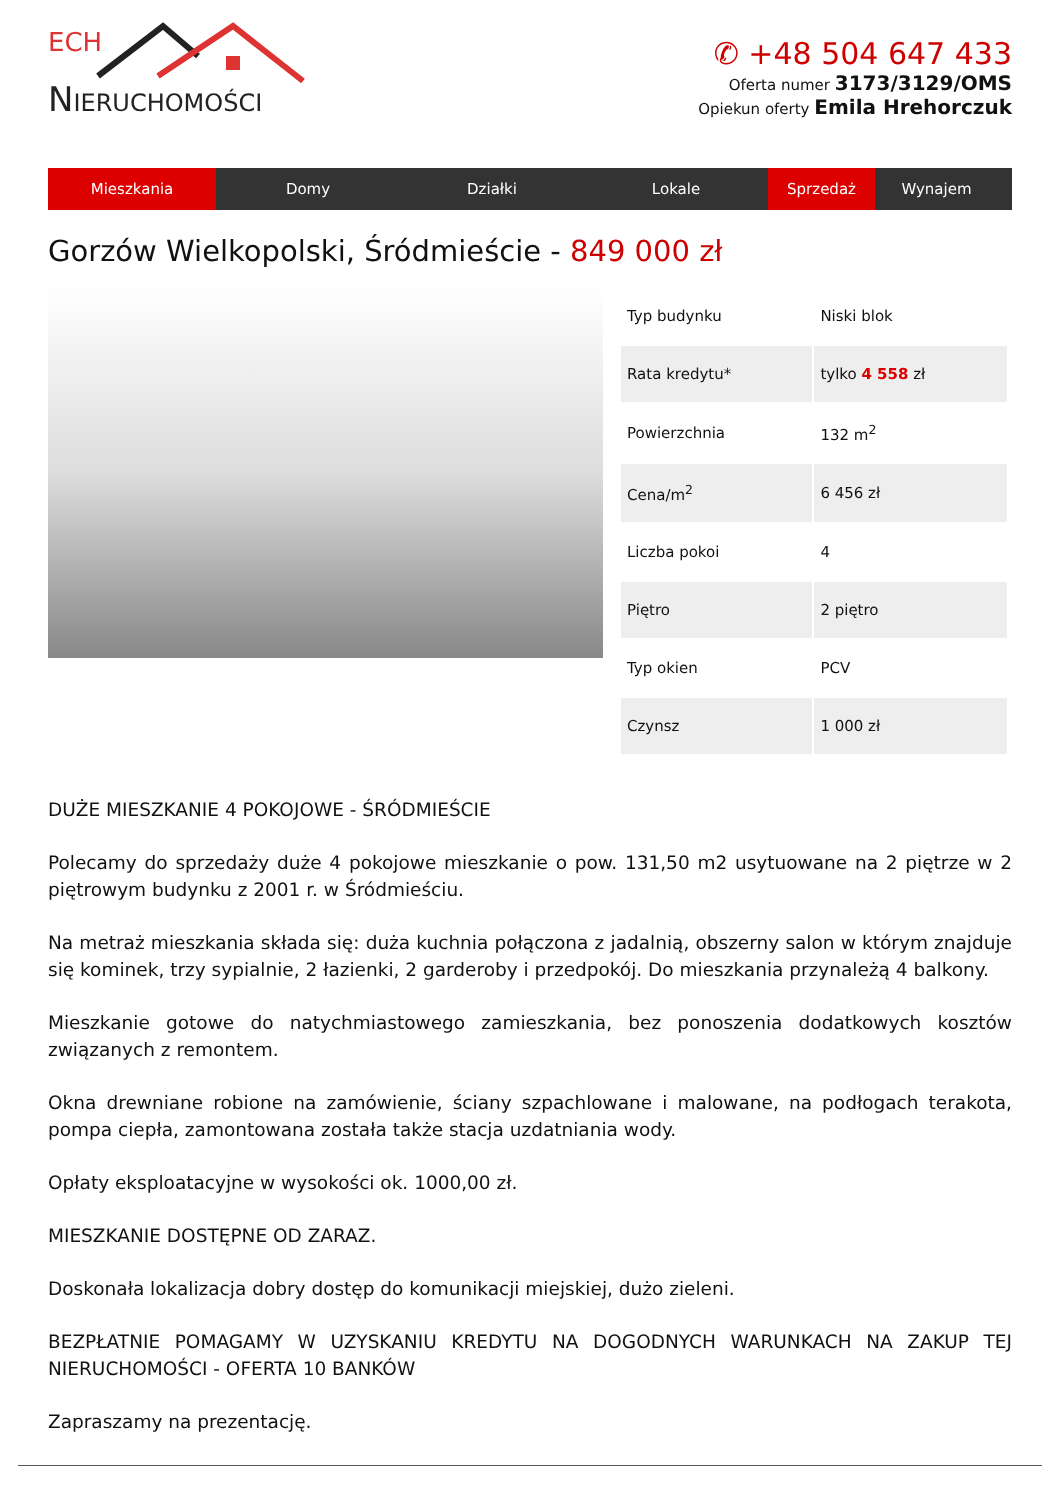ECH
NIERUCHOMOŚCI
✆ +48 504 647 433
Oferta numer 3173/3129/OMS
Opiekun oferty Emila Hrehorczuk
Mieszkania Domy Działki Lokale Sprzedaż Wynajem
Gorzów Wielkopolski, Śródmieście - 849 000 zł
| Typ budynku | Niski blok |
| Rata kredytu* | tylko 4 558 zł |
| Powierzchnia | 132 m<sup>2</sup> |
| Cena/m<sup>2</sup> | 6 456 zł |
| Liczba pokoi | 4 |
| Piętro | 2 piętro |
| Typ okien | PCV |
| Czynsz | 1 000 zł |
DUŻE MIESZKANIE 4 POKOJOWE - ŚRÓDMIEŚCIE
Polecamy do sprzedaży duże 4 pokojowe mieszkanie o pow. 131,50 m2 usytuowane na 2 piętrze w 2 piętrowym budynku z 2001 r. w Śródmieściu.
Na metraż mieszkania składa się: duża kuchnia połączona z jadalnią, obszerny salon w którym znajduje się kominek, trzy sypialnie, 2 łazienki, 2 garderoby i przedpokój. Do mieszkania przynależą 4 balkony.
Mieszkanie gotowe do natychmiastowego zamieszkania, bez ponoszenia dodatkowych kosztów związanych z remontem.
Okna drewniane robione na zamówienie, ściany szpachlowane i malowane, na podłogach terakota, pompa ciepła, zamontowana została także stacja uzdatniania wody.
Opłaty eksploatacyjne w wysokości ok. 1000,00 zł.
MIESZKANIE DOSTĘPNE OD ZARAZ.
Doskonała lokalizacja dobry dostęp do komunikacji miejskiej, dużo zieleni.
BEZPŁATNIE POMAGAMY W UZYSKANIU KREDYTU NA DOGODNYCH WARUNKACH NA ZAKUP TEJ NIERUCHOMOŚCI - OFERTA 10 BANKÓW
Zapraszamy na prezentację.